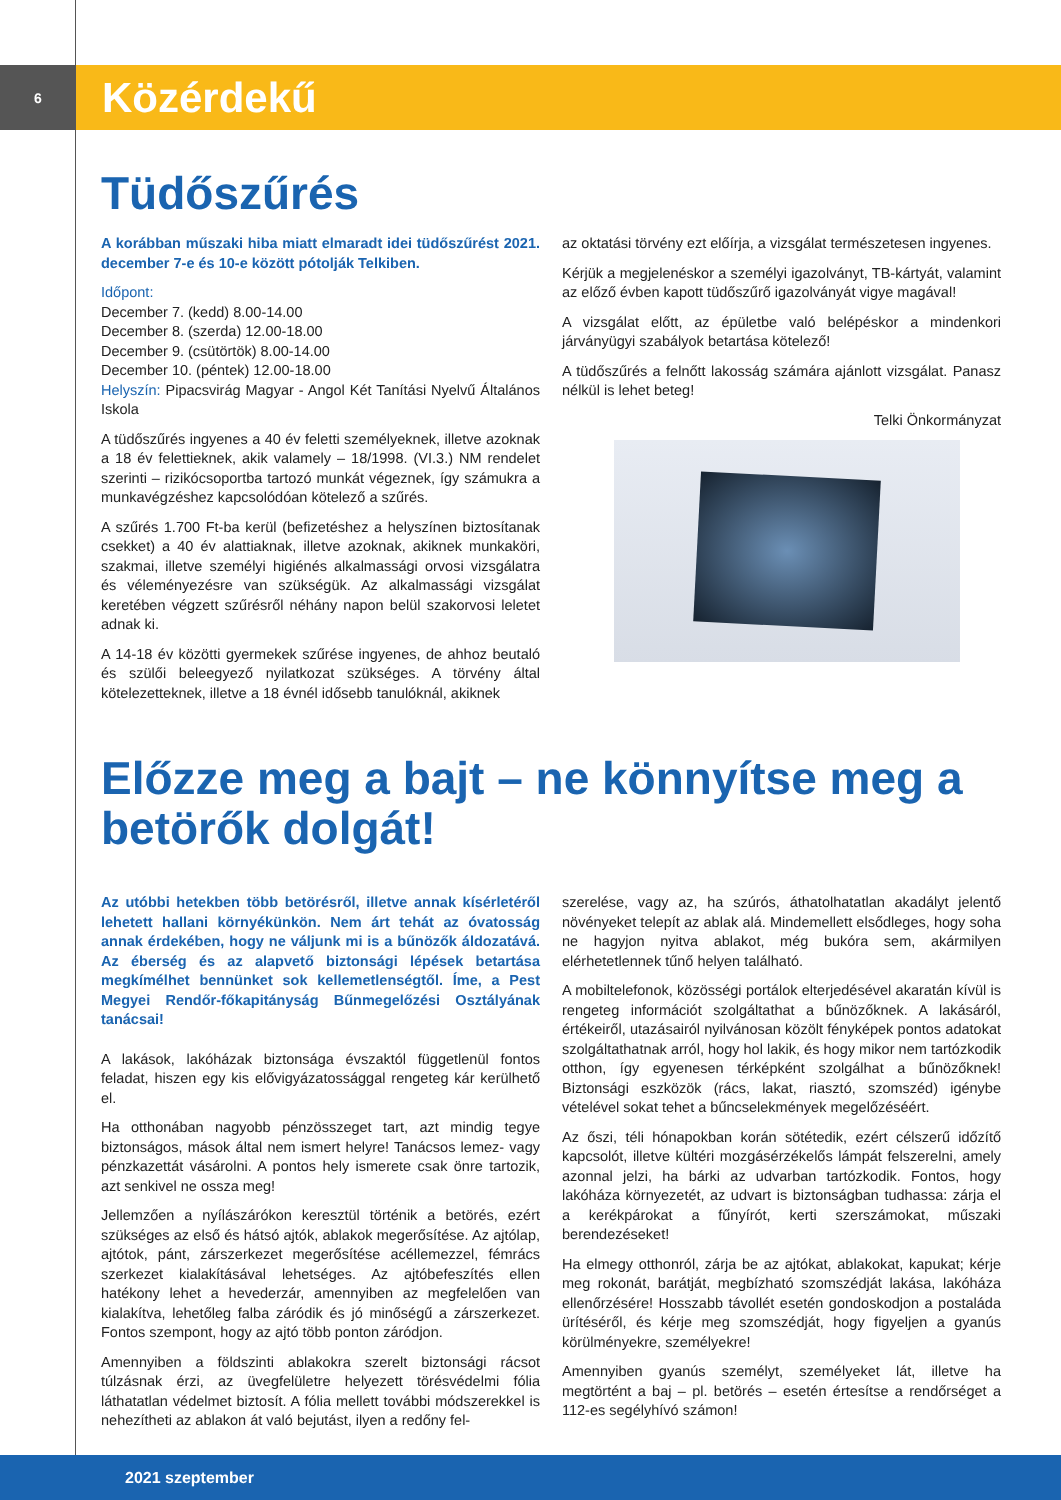6
Közérdekű
Tüdőszűrés
A korábban műszaki hiba miatt elmaradt idei tüdőszűrést 2021. december 7-e és 10-e között pótolják Telkiben.
Időpont:
December 7. (kedd) 8.00-14.00
December 8. (szerda) 12.00-18.00
December 9. (csütörtök) 8.00-14.00
December 10. (péntek) 12.00-18.00
Helyszín: Pipacsvirág Magyar - Angol Két Tanítási Nyelvű Általános Iskola
A tüdőszűrés ingyenes a 40 év feletti személyeknek, illetve azoknak a 18 év felettieknek, akik valamely – 18/1998. (VI.3.) NM rendelet szerinti – rizikócsoportba tartozó munkát végeznek, így számukra a munkavégzéshez kapcsolódóan kötelező a szűrés.
A szűrés 1.700 Ft-ba kerül (befizetéshez a helyszínen biztosítanak csekket) a 40 év alattiaknak, illetve azoknak, akiknek munkaköri, szakmai, illetve személyi higiénés alkalmassági orvosi vizsgálatra és véleményezésre van szükségük. Az alkalmassági vizsgálat keretében végzett szűrésről néhány napon belül szakorvosi leletet adnak ki.
A 14-18 év közötti gyermekek szűrése ingyenes, de ahhoz beutaló és szülői beleegyező nyilatkozat szükséges. A törvény által kötelezetteknek, illetve a 18 évnél idősebb tanulóknál, akiknek
az oktatási törvény ezt előírja, a vizsgálat természetesen ingyenes.
Kérjük a megjelenéskor a személyi igazolványt, TB-kártyát, valamint az előző évben kapott tüdőszűrő igazolványát vigye magával!
A vizsgálat előtt, az épületbe való belépéskor a mindenkori járványügyi szabályok betartása kötelező!
A tüdőszűrés a felnőtt lakosság számára ajánlott vizsgálat. Panasz nélkül is lehet beteg!
Telki Önkormányzat
Előzze meg a bajt – ne könnyítse meg a betörők dolgát!
Az utóbbi hetekben több betörésről, illetve annak kísérletéről lehetett hallani környékünkön. Nem árt tehát az óvatosság annak érdekében, hogy ne váljunk mi is a bűnözők áldozatává. Az éberség és az alapvető biztonsági lépések betartása megkímélhet bennünket sok kellemetlenségtől. Íme, a Pest Megyei Rendőr-főkapitányság Bűnmegelőzési Osztályának tanácsai!
A lakások, lakóházak biztonsága évszaktól függetlenül fontos feladat, hiszen egy kis elővigyázatossággal rengeteg kár kerülhető el.
Ha otthonában nagyobb pénzösszeget tart, azt mindig tegye biztonságos, mások által nem ismert helyre! Tanácsos lemez- vagy pénzkazettát vásárolni. A pontos hely ismerete csak önre tartozik, azt senkivel ne ossza meg!
Jellemzően a nyílászárókon keresztül történik a betörés, ezért szükséges az első és hátsó ajtók, ablakok megerősítése. Az ajtólap, ajtótok, pánt, zárszerkezet megerősítése acéllemezzel, fémrács szerkezet kialakításával lehetséges. Az ajtóbefeszítés ellen hatékony lehet a hevederzár, amennyiben az megfelelően van kialakítva, lehetőleg falba záródik és jó minőségű a zárszerkezet. Fontos szempont, hogy az ajtó több ponton záródjon.
Amennyiben a földszinti ablakokra szerelt biztonsági rácsot túlzásnak érzi, az üvegfelületre helyezett törésvédelmi fólia láthatatlan védelmet biztosít. A fólia mellett további módszerekkel is nehezítheti az ablakon át való bejutást, ilyen a redőny fel-
szerelése, vagy az, ha szúrós, áthatolhatatlan akadályt jelentő növényeket telepít az ablak alá. Mindemellett elsődleges, hogy soha ne hagyjon nyitva ablakot, még bukóra sem, akármilyen elérhetetlennek tűnő helyen található.
A mobiltelefonok, közösségi portálok elterjedésével akaratán kívül is rengeteg információt szolgáltathat a bűnözőknek. A lakásáról, értékeiről, utazásairól nyilvánosan közölt fényképek pontos adatokat szolgáltathatnak arról, hogy hol lakik, és hogy mikor nem tartózkodik otthon, így egyenesen térképként szolgálhat a bűnözőknek! Biztonsági eszközök (rács, lakat, riasztó, szomszéd) igénybe vételével sokat tehet a bűncselekmények megelőzéséért.
Az őszi, téli hónapokban korán sötétedik, ezért célszerű időzítő kapcsolót, illetve kültéri mozgásérzékelős lámpát felszerelni, amely azonnal jelzi, ha bárki az udvarban tartózkodik. Fontos, hogy lakóháza környezetét, az udvart is biztonságban tudhassa: zárja el a kerékpárokat a fűnyírót, kerti szerszámokat, műszaki berendezéseket!
Ha elmegy otthonról, zárja be az ajtókat, ablakokat, kapukat; kérje meg rokonát, barátját, megbízható szomszédját lakása, lakóháza ellenőrzésére! Hosszabb távollét esetén gondoskodjon a postaláda ürítéséről, és kérje meg szomszédját, hogy figyeljen a gyanús körülményekre, személyekre!
Amennyiben gyanús személyt, személyeket lát, illetve ha megtörtént a baj – pl. betörés – esetén értesítse a rendőrséget a 112-es segélyhívó számon!
2021 szeptember